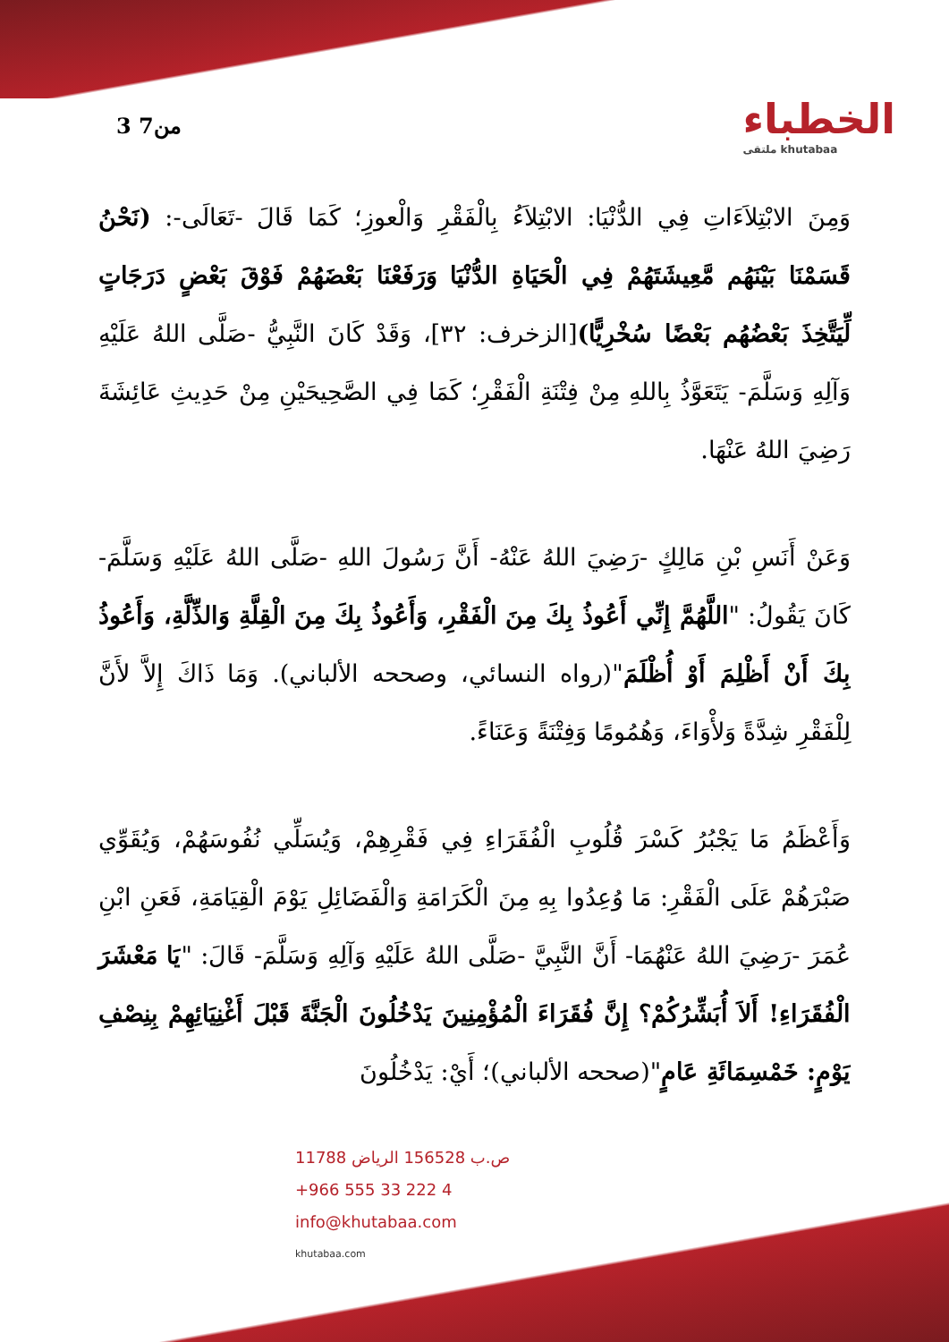3 من7
الخطباء
ملتقى khutabaa
وَمِنَ الابْتِلاَءَاتِ فِي الدُّنْيَا: الابْتِلاَءُ بِالْفَقْرِ وَالْعوزِ؛ كَمَا قَالَ -تَعَالَى-: (نَحْنُ قَسَمْنَا بَيْنَهُم مَّعِيشَتَهُمْ فِي الْحَيَاةِ الدُّنْيَا وَرَفَعْنَا بَعْضَهُمْ فَوْقَ بَعْضٍ دَرَجَاتٍ لِّيَتَّخِذَ بَعْضُهُم بَعْضًا سُخْرِيًّا)[الزخرف: ٣٢]، وَقَدْ كَانَ النَّبِيُّ -صَلَّى اللهُ عَلَيْهِ وَآلِهِ وَسَلَّمَ- يَتَعَوَّذُ بِاللهِ مِنْ فِتْنَةِ الْفَقْرِ؛ كَمَا فِي الصَّحِيحَيْنِ مِنْ حَدِيثِ عَائِشَةَ رَضِيَ اللهُ عَنْهَا.
وَعَنْ أَنَسِ بْنِ مَالِكٍ -رَضِيَ اللهُ عَنْهُ- أَنَّ رَسُولَ اللهِ -صَلَّى اللهُ عَلَيْهِ وَسَلَّمَ- كَانَ يَقُولُ: "اللَّهُمَّ إِنِّي أَعُوذُ بِكَ مِنَ الْفَقْرِ، وَأَعُوذُ بِكَ مِنَ الْقِلَّةِ وَالذِّلَّةِ، وَأَعُوذُ بِكَ أَنْ أَظْلِمَ أَوْ أُظْلَمَ"(رواه النسائي، وصححه الألباني). وَمَا ذَاكَ إِلاَّ لأَنَّ لِلْفَقْرِ شِدَّةً وَلأْوَاءَ، وَهُمُومًا وَفِتْنَةً وَعَنَاءً.
وَأَعْظَمُ مَا يَجْبُرُ كَسْرَ قُلُوبِ الْفُقَرَاءِ فِي فَقْرِهِمْ، وَيُسَلِّي نُفُوسَهُمْ، وَيُقَوِّي صَبْرَهُمْ عَلَى الْفَقْرِ: مَا وُعِدُوا بِهِ مِنَ الْكَرَامَةِ وَالْفَضَائِلِ يَوْمَ الْقِيَامَةِ، فَعَنِ ابْنِ عُمَرَ -رَضِيَ اللهُ عَنْهُمَا- أَنَّ النَّبِيَّ -صَلَّى اللهُ عَلَيْهِ وَآلِهِ وَسَلَّمَ- قَالَ: "يَا مَعْشَرَ الْفُقَرَاءِ! أَلاَ أُبَشِّرُكُمْ؟ إِنَّ فُقَرَاءَ الْمُؤْمِنِينَ يَدْخُلُونَ الْجَنَّةَ قَبْلَ أَغْنِيَائِهِمْ بِنِصْفِ يَوْمٍ: خَمْسِمَائَةِ عَامٍ"(صححه الألباني)؛ أَيْ: يَدْخُلُونَ
ص.ب 156528 الرياض 11788
+966 555 33 222 4
info@khutabaa.com
khutabaa.com